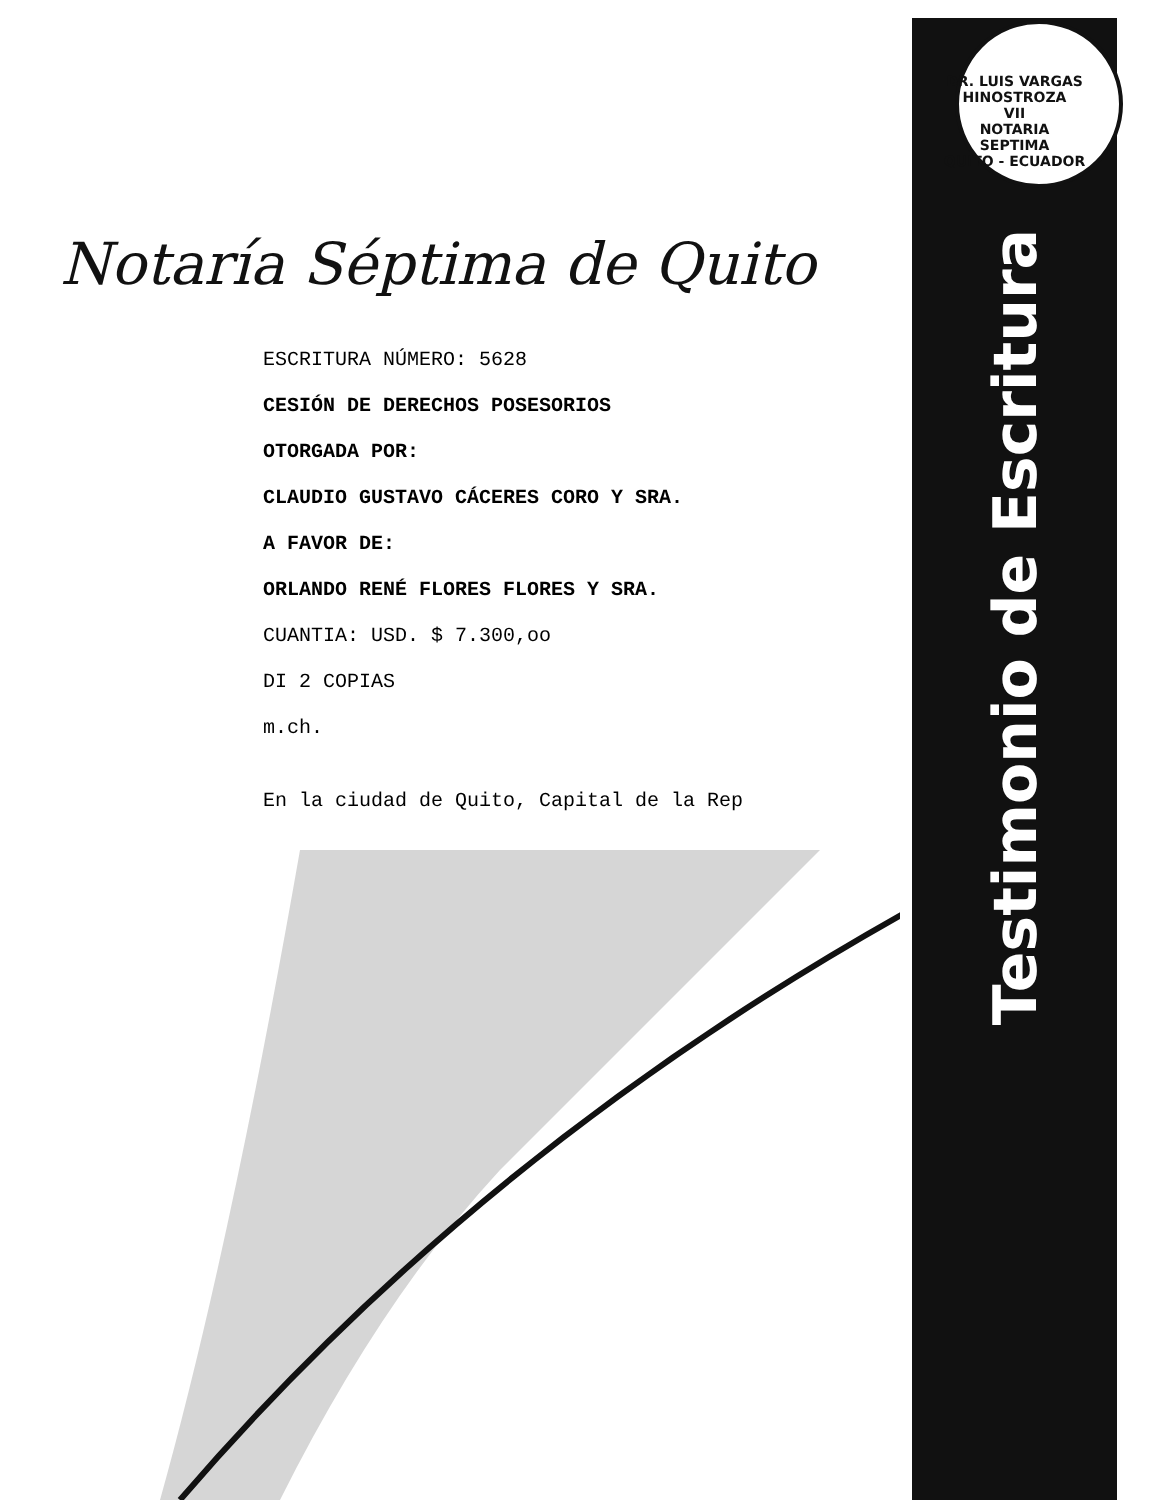Notaría Séptima de Quito
ESCRITURA NÚMERO: 5628
CESIÓN DE DERECHOS POSESORIOS
OTORGADA POR:
CLAUDIO GUSTAVO CÁCERES CORO Y SRA.
A FAVOR DE:
ORLANDO RENÉ FLORES FLORES Y SRA.
CUANTIA: USD. $ 7.300,oo
DI 2 COPIAS
m.ch.
En la ciudad de Quito, Capital de la Rep
DR. LUIS VARGAS HINOSTROZA
VII
NOTARIA
SEPTIMA
QUITO - ECUADOR
Testimonio de Escritura